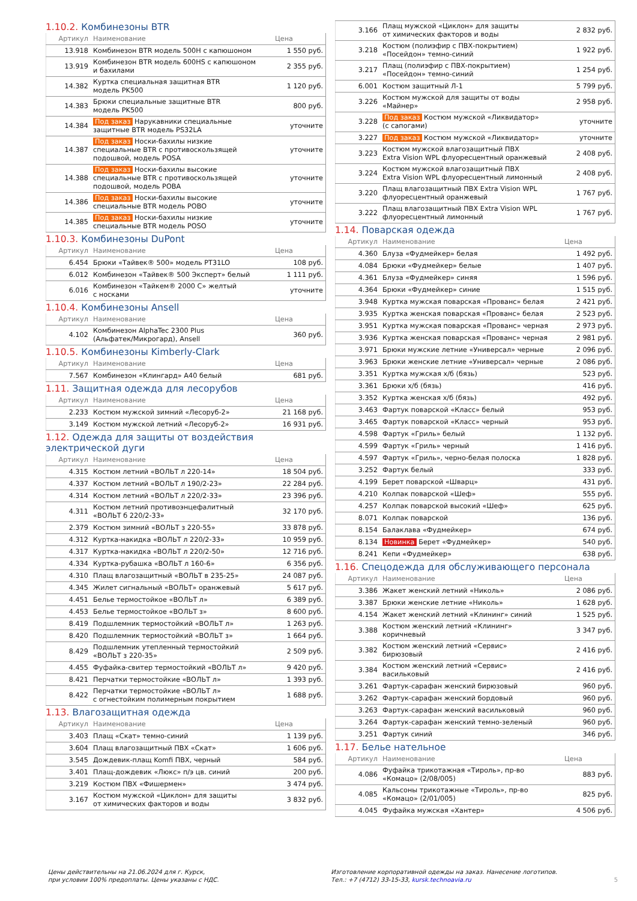1.10.2. Комбинезоны BTR
| Артикул | Наименование | Цена |
| --- | --- | --- |
| 13.918 | Комбинезон BTR модель 500H с капюшоном | 1 550 руб. |
| 13.919 | Комбинезон BTR модель 600HS с капюшоном и бахилами | 2 355 руб. |
| 14.382 | Куртка специальная защитная BTR модель PK500 | 1 120 руб. |
| 14.383 | Брюки специальные защитные BTR модель PK500 | 800 руб. |
| 14.384 | Под заказ Нарукавники специальные защитные BTR модель PS32LA | уточните |
| 14.387 | Под заказ Носки-бахилы низкие специальные BTR с противоскользящей подошвой, модель POSA | уточните |
| 14.388 | Под заказ Носки-бахилы высокие специальные BTR с противоскользящей подошвой, модель POBA | уточните |
| 14.386 | Под заказ Носки-бахилы высокие специальные BTR модель POBO | уточните |
| 14.385 | Под заказ Носки-бахилы низкие специальные BTR модель POSO | уточните |
1.10.3. Комбинезоны DuPont
| Артикул | Наименование | Цена |
| --- | --- | --- |
| 6.454 | Брюки «Тайвек® 500» модель PT31LO | 108 руб. |
| 6.012 | Комбинезон «Тайвек® 500 Эксперт» белый | 1 111 руб. |
| 6.016 | Комбинезон «Тайкем® 2000 С» желтый с носками | уточните |
1.10.4. Комбинезоны Ansell
| Артикул | Наименование | Цена |
| --- | --- | --- |
| 4.102 | Комбинезон AlphaTec 2300 Plus (Альфатек/Микрогард), Ansell | 360 руб. |
1.10.5. Комбинезоны Kimberly-Clark
| Артикул | Наименование | Цена |
| --- | --- | --- |
| 7.567 | Комбинезон «Клингард» A40 белый | 681 руб. |
1.11. Защитная одежда для лесорубов
| Артикул | Наименование | Цена |
| --- | --- | --- |
| 2.233 | Костюм мужской зимний «Лесоруб-2» | 21 168 руб. |
| 3.149 | Костюм мужской летний «Лесоруб-2» | 16 931 руб. |
1.12. Одежда для защиты от воздействия электрической дуги
| Артикул | Наименование | Цена |
| --- | --- | --- |
| 4.315 | Костюм летний «ВОЛЬТ л 220-14» | 18 504 руб. |
| 4.337 | Костюм летний «ВОЛЬТ л 190/2-23» | 22 284 руб. |
| 4.314 | Костюм летний «ВОЛЬТ л 220/2-33» | 23 396 руб. |
| 4.311 | Костюм летний противоэнцефалитный «ВОЛЬТ б 220/2-33» | 32 170 руб. |
| 2.379 | Костюм зимний «ВОЛЬТ з 220-55» | 33 878 руб. |
| 4.312 | Куртка-накидка «ВОЛЬТ л 220/2-33» | 10 959 руб. |
| 4.317 | Куртка-накидка «ВОЛЬТ л 220/2-50» | 12 716 руб. |
| 4.334 | Куртка-рубашка «ВОЛЬТ л 160-6» | 6 356 руб. |
| 4.310 | Плащ влагозащитный «ВОЛЬТ в 235-25» | 24 087 руб. |
| 4.345 | Жилет сигнальный «ВОЛЬТ» оранжевый | 5 617 руб. |
| 4.451 | Белье термостойкое «ВОЛЬТ л» | 6 389 руб. |
| 4.453 | Белье термостойкое «ВОЛЬТ з» | 8 600 руб. |
| 8.419 | Подшлемник термостойкий «ВОЛЬТ л» | 1 263 руб. |
| 8.420 | Подшлемник термостойкий «ВОЛЬТ з» | 1 664 руб. |
| 8.429 | Подшлемник утепленный термостойкий «ВОЛЬТ з 220-35» | 2 509 руб. |
| 4.455 | Фуфайка-свитер термостойкий «ВОЛЬТ л» | 9 420 руб. |
| 8.421 | Перчатки термостойкие «ВОЛЬТ л» | 1 393 руб. |
| 8.422 | Перчатки термостойкие «ВОЛЬТ л» с огнестойким полимерным покрытием | 1 688 руб. |
1.13. Влагозащитная одежда
| Артикул | Наименование | Цена |
| --- | --- | --- |
| 3.403 | Плащ «Скат» темно-синий | 1 139 руб. |
| 3.604 | Плащ влагозащитный ПВХ «Скат» | 1 606 руб. |
| 3.545 | Дождевик-плащ Komfi ПВХ, черный | 584 руб. |
| 3.401 | Плащ-дождевик «Люкс» п/э цв. синий | 200 руб. |
| 3.219 | Костюм ПВХ «Фишермен» | 3 474 руб. |
| 3.167 | Костюм мужской «Циклон» для защиты от химических факторов и воды | 3 832 руб. |
| 3.166 | Плащ мужской «Циклон» для защиты от химических факторов и воды | 2 832 руб. |
| 3.218 | Костюм (полиэфир с ПВХ-покрытием) «Посейдон» темно-синий | 1 922 руб. |
| 3.217 | Плащ (полиэфир с ПВХ-покрытием) «Посейдон» темно-синий | 1 254 руб. |
| 6.001 | Костюм защитный Л-1 | 5 799 руб. |
| 3.226 | Костюм мужской для защиты от воды «Майнер» | 2 958 руб. |
| 3.228 | Под заказ Костюм мужской «Ликвидатор» (с сапогами) | уточните |
| 3.227 | Под заказ Костюм мужской «Ликвидатор» | уточните |
| 3.223 | Костюм мужской влагозащитный ПВХ Extra Vision WPL флуоресцентный оранжевый | 2 408 руб. |
| 3.224 | Костюм мужской влагозащитный ПВХ Extra Vision WPL флуоресцентный лимонный | 2 408 руб. |
| 3.220 | Плащ влагозащитный ПВХ Extra Vision WPL флуоресцентный оранжевый | 1 767 руб. |
| 3.222 | Плащ влагозащитный ПВХ Extra Vision WPL флуоресцентный лимонный | 1 767 руб. |
1.14. Поварская одежда
| Артикул | Наименование | Цена |
| --- | --- | --- |
| 4.360 | Блуза «Фудмейкер» белая | 1 492 руб. |
| 4.084 | Брюки «Фудмейкер» белые | 1 407 руб. |
| 4.361 | Блуза «Фудмейкер» синяя | 1 596 руб. |
| 4.364 | Брюки «Фудмейкер» синие | 1 515 руб. |
| 3.948 | Куртка мужская поварская «Прованс» белая | 2 421 руб. |
| 3.935 | Куртка женская поварская «Прованс» белая | 2 523 руб. |
| 3.951 | Куртка мужская поварская «Прованс» черная | 2 973 руб. |
| 3.936 | Куртка женская поварская «Прованс» черная | 2 981 руб. |
| 3.971 | Брюки мужские летние «Универсал» черные | 2 096 руб. |
| 3.963 | Брюки женские летние «Универсал» черные | 2 086 руб. |
| 3.351 | Куртка мужская х/б (бязь) | 523 руб. |
| 3.361 | Брюки х/б (бязь) | 416 руб. |
| 3.352 | Куртка женская х/б (бязь) | 492 руб. |
| 3.463 | Фартук поварской «Класс» белый | 953 руб. |
| 3.465 | Фартук поварской «Класс» черный | 953 руб. |
| 4.598 | Фартук «Гриль» белый | 1 132 руб. |
| 4.599 | Фартук «Гриль» черный | 1 416 руб. |
| 4.597 | Фартук «Гриль», черно-белая полоска | 1 828 руб. |
| 3.252 | Фартук белый | 333 руб. |
| 4.199 | Берет поварской «Шварц» | 431 руб. |
| 4.210 | Колпак поварской «Шеф» | 555 руб. |
| 4.257 | Колпак поварской высокий «Шеф» | 625 руб. |
| 8.071 | Колпак поварской | 136 руб. |
| 8.154 | Балаклава «Фудмейкер» | 674 руб. |
| 8.134 | Новинка Берет «Фудмейкер» | 540 руб. |
| 8.241 | Кепи «Фудмейкер» | 638 руб. |
1.16. Спецодежда для обслуживающего персонала
| Артикул | Наименование | Цена |
| --- | --- | --- |
| 3.386 | Жакет женский летний «Николь» | 2 086 руб. |
| 3.387 | Брюки женские летние «Николь» | 1 628 руб. |
| 4.154 | Жакет женский летний «Клининг» синий | 1 525 руб. |
| 3.388 | Костюм женский летний «Клининг» коричневый | 3 347 руб. |
| 3.382 | Костюм женский летний «Сервис» бирюзовый | 2 416 руб. |
| 3.384 | Костюм женский летний «Сервис» васильковый | 2 416 руб. |
| 3.261 | Фартук-сарафан женский бирюзовый | 960 руб. |
| 3.262 | Фартук-сарафан женский бордовый | 960 руб. |
| 3.263 | Фартук-сарафан женский васильковый | 960 руб. |
| 3.264 | Фартук-сарафан женский темно-зеленый | 960 руб. |
| 3.251 | Фартук синий | 346 руб. |
1.17. Белье нательное
| Артикул | Наименование | Цена |
| --- | --- | --- |
| 4.086 | Фуфайка трикотажная «Тироль», пр-во «Комацо» (2/08/005) | 883 руб. |
| 4.085 | Кальсоны трикотажные «Тироль», пр-во «Комацо» (2/01/005) | 825 руб. |
| 4.045 | Фуфайка мужская «Хантер» | 4 506 руб. |
Цены действительны на 21.06.2024 для г. Курск,
при условии 100% предоплаты. Цены указаны с НДС.
Изготовление корпоративной одежды на заказ. Нанесение логотипов.
Тел.: +7 (4712) 33-15-33, kursk.technoavia.ru
5